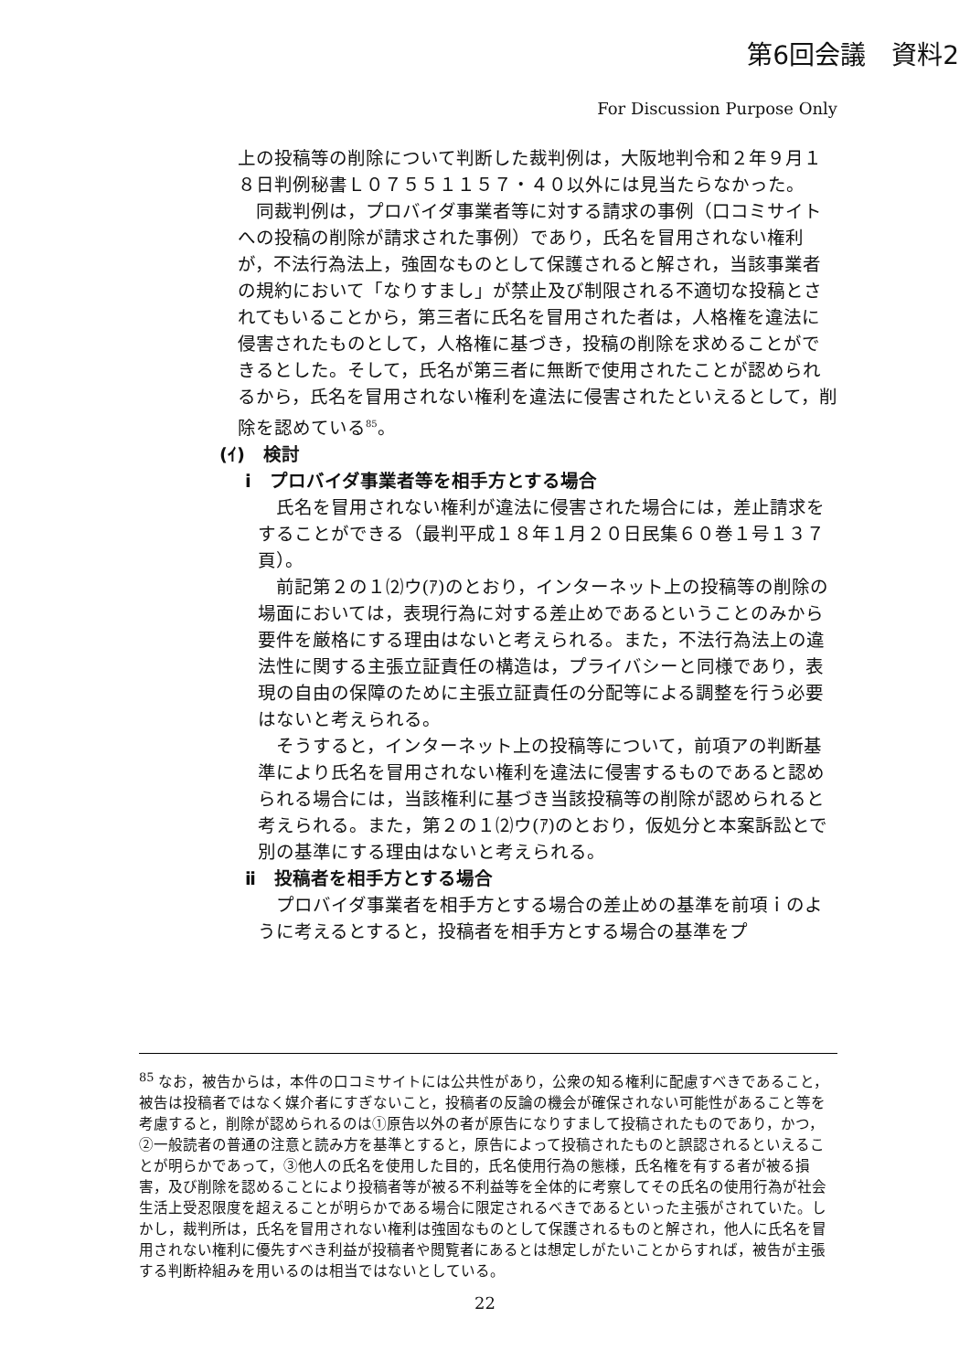第6回会議　資料2
For Discussion Purpose Only
上の投稿等の削除について判断した裁判例は，大阪地判令和２年９月１８日判例秘書Ｌ０７５５１１５７・４０以外には見当たらなかった。
同裁判例は，プロバイダ事業者等に対する請求の事例（口コミサイトへの投稿の削除が請求された事例）であり，氏名を冒用されない権利が，不法行為法上，強固なものとして保護されると解され，当該事業者の規約において「なりすまし」が禁止及び制限される不適切な投稿とされてもいることから，第三者に氏名を冒用された者は，人格権を違法に侵害されたものとして，人格権に基づき，投稿の削除を求めることができるとした。そして，氏名が第三者に無断で使用されたことが認められるから，氏名を冒用されない権利を違法に侵害されたといえるとして，削除を認めている<sup>85</sup>。
(ｲ)　検討
ⅰ　プロバイダ事業者等を相手方とする場合
氏名を冒用されない権利が違法に侵害された場合には，差止請求をすることができる（最判平成１８年１月２０日民集６０巻１号１３７頁）。
前記第２の１⑵ウ(ｱ)のとおり，インターネット上の投稿等の削除の場面においては，表現行為に対する差止めであるということのみから要件を厳格にする理由はないと考えられる。また，不法行為法上の違法性に関する主張立証責任の構造は，プライバシーと同様であり，表現の自由の保障のために主張立証責任の分配等による調整を行う必要はないと考えられる。
そうすると，インターネット上の投稿等について，前項アの判断基準により氏名を冒用されない権利を違法に侵害するものであると認められる場合には，当該権利に基づき当該投稿等の削除が認められると考えられる。また，第２の１⑵ウ(ｱ)のとおり，仮処分と本案訴訟とで別の基準にする理由はないと考えられる。
ⅱ　投稿者を相手方とする場合
プロバイダ事業者を相手方とする場合の差止めの基準を前項ｉのように考えるとすると，投稿者を相手方とする場合の基準をプ
<sup>85</sup> なお，被告からは，本件の口コミサイトには公共性があり，公衆の知る権利に配慮すべきであること，被告は投稿者ではなく媒介者にすぎないこと，投稿者の反論の機会が確保されない可能性があること等を考慮すると，削除が認められるのは①原告以外の者が原告になりすまして投稿されたものであり，かつ，②一般読者の普通の注意と読み方を基準とすると，原告によって投稿されたものと誤認されるといえることが明らかであって，③他人の氏名を使用した目的，氏名使用行為の態様，氏名権を有する者が被る損害，及び削除を認めることにより投稿者等が被る不利益等を全体的に考察してその氏名の使用行為が社会生活上受忍限度を超えることが明らかである場合に限定されるべきであるといった主張がされていた。しかし，裁判所は，氏名を冒用されない権利は強固なものとして保護されるものと解され，他人に氏名を冒用されない権利に優先すべき利益が投稿者や閲覧者にあるとは想定しがたいことからすれば，被告が主張する判断枠組みを用いるのは相当ではないとしている。
22